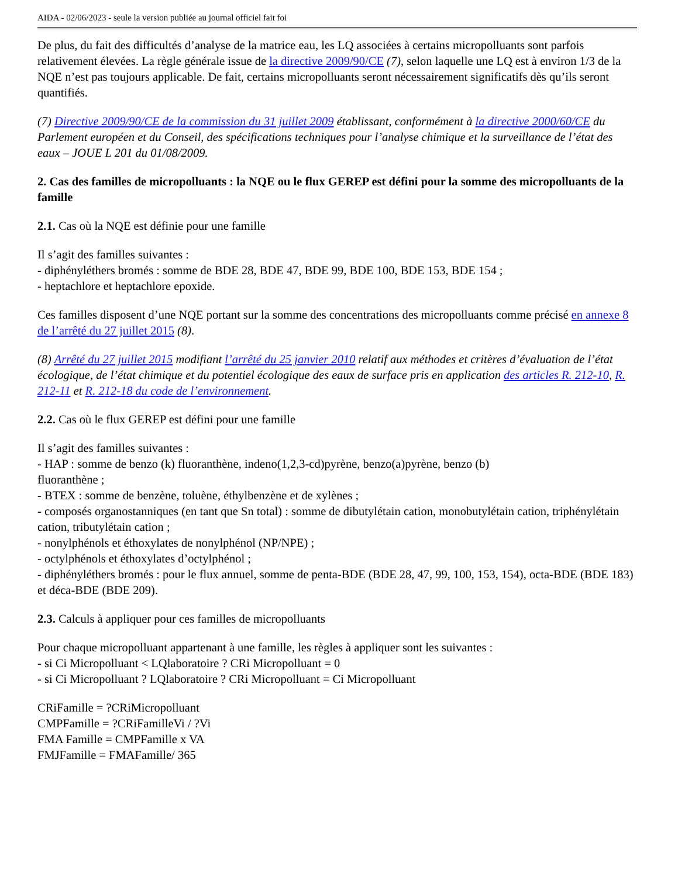AIDA - 02/06/2023 - seule la version publiée au journal officiel fait foi
De plus, du fait des difficultés d’analyse de la matrice eau, les LQ associées à certains micropolluants sont parfois relativement élevées. La règle générale issue de la directive 2009/90/CE (7), selon laquelle une LQ est à environ 1/3 de la NQE n’est pas toujours applicable. De fait, certains micropolluants seront nécessairement significatifs dès qu’ils seront quantifiés.
(7) Directive 2009/90/CE de la commission du 31 juillet 2009 établissant, conformément à la directive 2000/60/CE du Parlement européen et du Conseil, des spécifications techniques pour l’analyse chimique et la surveillance de l’état des eaux – JOUE L 201 du 01/08/2009.
2. Cas des familles de micropolluants : la NQE ou le flux GEREP est défini pour la somme des micropolluants de la famille
2.1. Cas où la NQE est définie pour une famille
Il s’agit des familles suivantes :
- diphényléthers bromés : somme de BDE 28, BDE 47, BDE 99, BDE 100, BDE 153, BDE 154 ;
- heptachlore et heptachlore epoxide.
Ces familles disposent d’une NQE portant sur la somme des concentrations des micropolluants comme précisé en annexe 8 de l’arrêté du 27 juillet 2015 (8).
(8) Arrêté du 27 juillet 2015 modifiant l’arrêté du 25 janvier 2010 relatif aux méthodes et critères d’évaluation de l’état écologique, de l’état chimique et du potentiel écologique des eaux de surface pris en application des articles R. 212-10, R. 212-11 et R. 212-18 du code de l’environnement.
2.2. Cas où le flux GEREP est défini pour une famille
Il s’agit des familles suivantes :
- HAP : somme de benzo (k) fluoranthène, indeno(1,2,3-cd)pyrène, benzo(a)pyrène, benzo (b)
fluoranthène ;
- BTEX : somme de benzène, toluène, éthylbenzène et de xylènes ;
- composés organostanniques (en tant que Sn total) : somme de dibutylétain cation, monobutylétain cation, triphénylétain cation, tributylétain cation ;
- nonylphénols et éthoxylates de nonylphénol (NP/NPE) ;
- octylphénols et éthoxylates d’octylphénol ;
- diphényléthers bromés : pour le flux annuel, somme de penta-BDE (BDE 28, 47, 99, 100, 153, 154), octa-BDE (BDE 183) et déca-BDE (BDE 209).
2.3. Calculs à appliquer pour ces familles de micropolluants
Pour chaque micropolluant appartenant à une famille, les règles à appliquer sont les suivantes :
- si Ci Micropolluant < LQlaboratoire ? CRi Micropolluant = 0
- si Ci Micropolluant ? LQlaboratoire ? CRi Micropolluant = Ci Micropolluant
CRiFamille = ?CRiMicropolluant
CMPFamille = ?CRiFamilleVi / ?Vi
FMA Famille = CMPFamille x VA
FMJFamille = FMAFamille/ 365